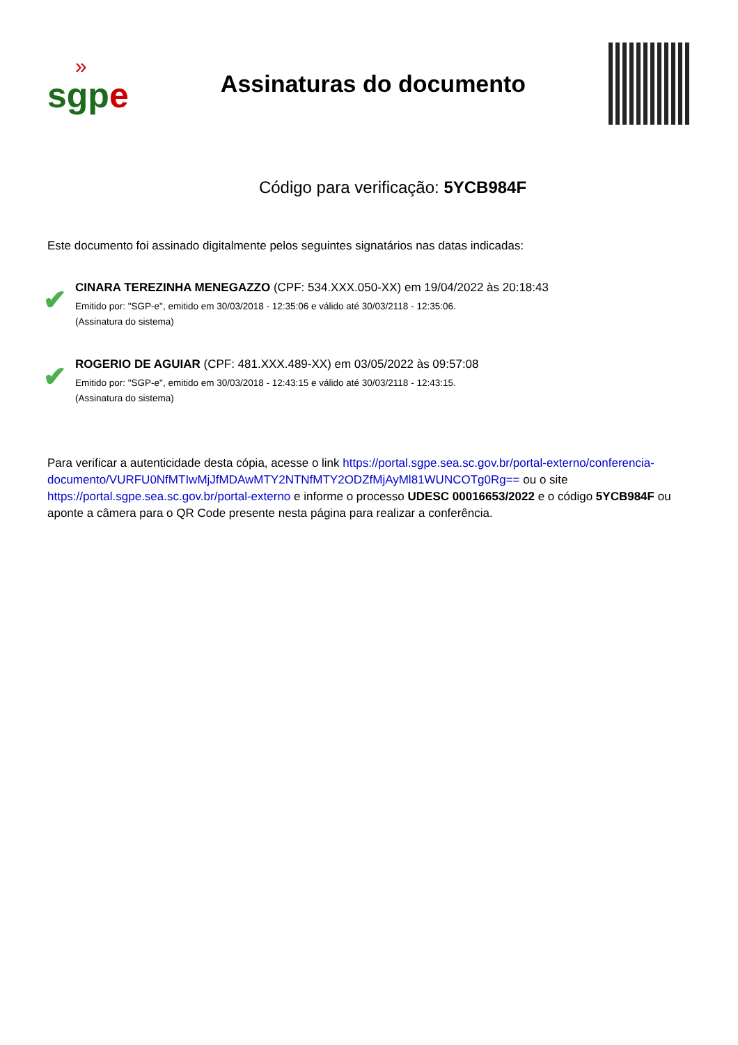»
sgpe
Assinaturas do documento
Código para verificação: 5YCB984F
Este documento foi assinado digitalmente pelos seguintes signatários nas datas indicadas:
✔
CINARA TEREZINHA MENEGAZZO (CPF: 534.XXX.050-XX) em 19/04/2022 às 20:18:43
Emitido por: "SGP-e", emitido em 30/03/2018 - 12:35:06 e válido até 30/03/2118 - 12:35:06.
(Assinatura do sistema)
✔
ROGERIO DE AGUIAR (CPF: 481.XXX.489-XX) em 03/05/2022 às 09:57:08
Emitido por: "SGP-e", emitido em 30/03/2018 - 12:43:15 e válido até 30/03/2118 - 12:43:15.
(Assinatura do sistema)
Para verificar a autenticidade desta cópia, acesse o link https://portal.sgpe.sea.sc.gov.br/portal-externo/conferencia-documento/VURFU0NfMTIwMjJfMDAwMTY2NTNfMTY2ODZfMjAyMl81WUNCOTg0Rg== ou o site https://portal.sgpe.sea.sc.gov.br/portal-externo e informe o processo UDESC 00016653/2022 e o código 5YCB984F ou aponte a câmera para o QR Code presente nesta página para realizar a conferência.